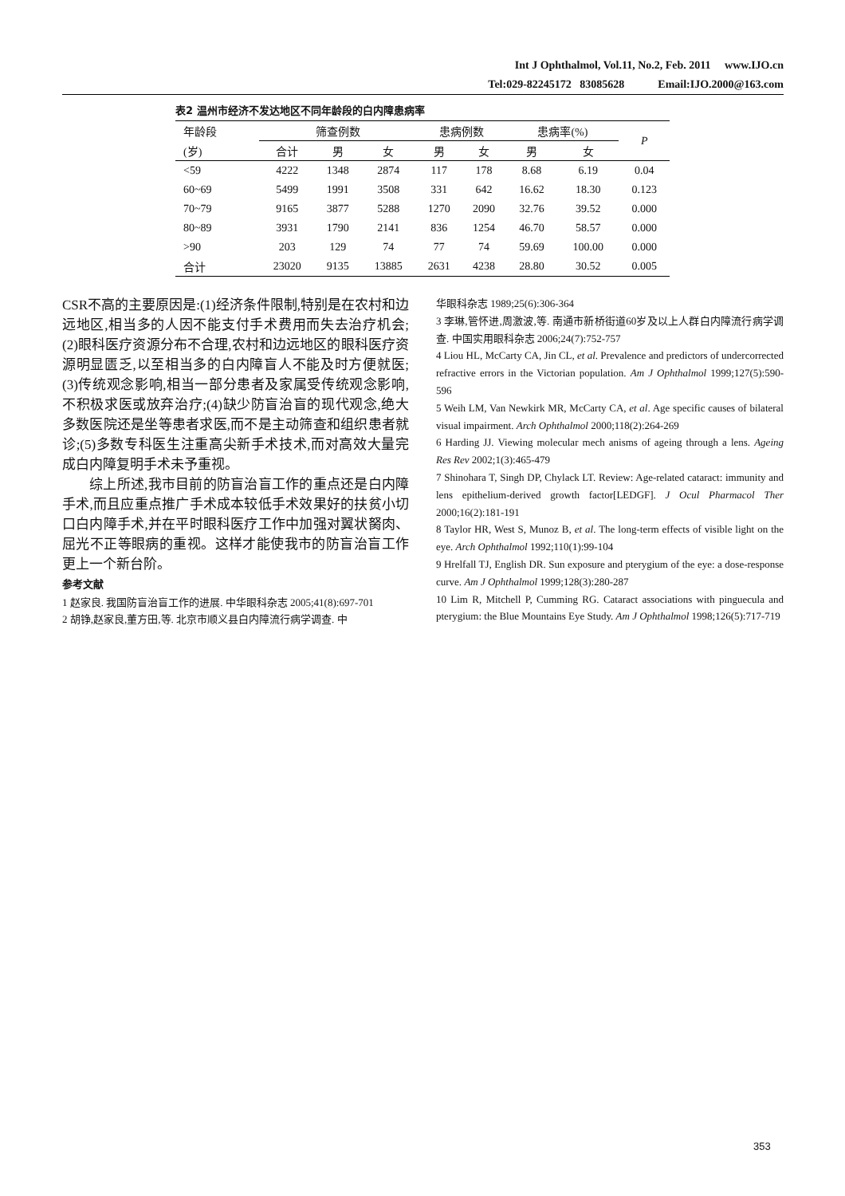Int J Ophthalmol, Vol.11, No.2, Feb. 2011 www.IJO.cn
Tel:029-82245172 83085628 Email:IJO.2000@163.com
表2 温州市经济不发达地区不同年龄段的白内障患病率
| 年龄段 | 筛查例数 | | | 患病例数 | | 患病率(%) | | P |
| --- | --- | --- | --- | --- | --- | --- | --- | --- |
| (岁) | 合计 | 男 | 女 | 男 | 女 | 男 | 女 | |
| <59 | 4222 | 1348 | 2874 | 117 | 178 | 8.68 | 6.19 | 0.04 |
| 60~69 | 5499 | 1991 | 3508 | 331 | 642 | 16.62 | 18.30 | 0.123 |
| 70~79 | 9165 | 3877 | 5288 | 1270 | 2090 | 32.76 | 39.52 | 0.000 |
| 80~89 | 3931 | 1790 | 2141 | 836 | 1254 | 46.70 | 58.57 | 0.000 |
| >90 | 203 | 129 | 74 | 77 | 74 | 59.69 | 100.00 | 0.000 |
| 合计 | 23020 | 9135 | 13885 | 2631 | 4238 | 28.80 | 30.52 | 0.005 |
CSR不高的主要原因是:(1)经济条件限制,特别是在农村和边远地区,相当多的人因不能支付手术费用而失去治疗机会;(2)眼科医疗资源分布不合理,农村和边远地区的眼科医疗资源明显匮乏,以至相当多的白内障盲人不能及时方便就医;(3)传统观念影响,相当一部分患者及家属受传统观念影响,不积极求医或放弃治疗;(4)缺少防盲治盲的现代观念,绝大多数医院还是坐等患者求医,而不是主动筛查和组织患者就诊;(5)多数专科医生注重高尖新手术技术,而对高效大量完成白内障复明手术未予重视。
综上所述,我市目前的防盲治盲工作的重点还是白内障手术,而且应重点推广手术成本较低手术效果好的扶贫小切口白内障手术,并在平时眼科医疗工作中加强对翼状胬肉、屈光不正等眼病的重视。这样才能使我市的防盲治盲工作更上一个新台阶。
参考文献
1 赵家良. 我国防盲治盲工作的进展. 中华眼科杂志 2005;41(8):697-701
2 胡铮,赵家良,董方田,等. 北京市顺义县白内障流行病学调查. 中
华眼科杂志 1989;25(6):306-364
3 李琳,管怀进,周激波,等. 南通市新桥街道60岁及以上人群白内障流行病学调查. 中国实用眼科杂志 2006;24(7):752-757
4 Liou HL, McCarty CA, Jin CL, et al. Prevalence and predictors of undercorrected refractive errors in the Victorian population. Am J Ophthalmol 1999;127(5):590-596
5 Weih LM, Van Newkirk MR, McCarty CA, et al. Age specific causes of bilateral visual impairment. Arch Ophthalmol 2000;118(2):264-269
6 Harding JJ. Viewing molecular mech anisms of ageing through a lens. Ageing Res Rev 2002;1(3):465-479
7 Shinohara T, Singh DP, Chylack LT. Review: Age-related cataract: immunity and lens epithelium-derived growth factor[LEDGF]. J Ocul Pharmacol Ther 2000;16(2):181-191
8 Taylor HR, West S, Munoz B, et al. The long-term effects of visible light on the eye. Arch Ophthalmol 1992;110(1):99-104
9 Hrelfall TJ, English DR. Sun exposure and pterygium of the eye: a dose-response curve. Am J Ophthalmol 1999;128(3):280-287
10 Lim R, Mitchell P, Cumming RG. Cataract associations with pinguecula and pterygium: the Blue Mountains Eye Study. Am J Ophthalmol 1998;126(5):717-719
353